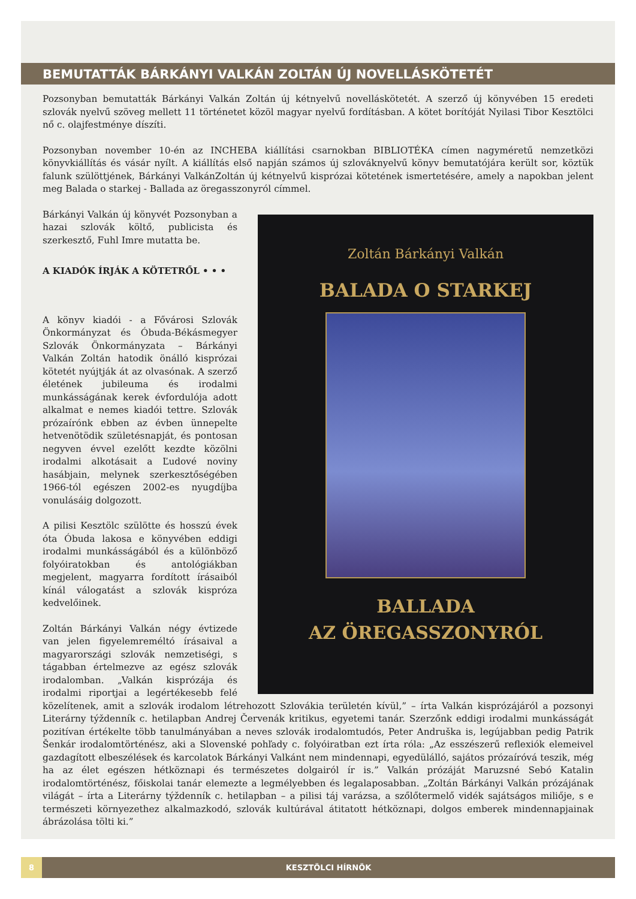BEMUTATTÁK BÁRKÁNYI VALKÁN ZOLTÁN ÚJ NOVELLÁSKÖTETÉT
Pozsonyban bemutatták Bárkányi Valkán Zoltán új kétnyelvű novelláskötetét. A szerző új könyvében 15 eredeti szlovák nyelvű szöveg mellett 11 történetet közöl magyar nyelvű fordításban. A kötet borítóját Nyilasi Tibor Kesztölci nő c. olajfestménye díszíti.
Pozsonyban november 10-én az INCHEBA kiállítási csarnokban BIBLIOTÉKA címen nagyméretű nemzetközi könyvkiállítás és vásár nyílt. A kiállítás első napján számos új szlováknyelvű könyv bemutatójára került sor, köztük falunk szülöttjének, Bárkányi ValkánZoltán új kétnyelvű kisprózai kötetének ismertetésére, amely a napokban jelent meg Balada o starkej - Ballada az öregasszonyról címmel.
Zoltán Bárkányi Valkán
BALADA O STARKEJ
BALLADA
AZ ÖREGASSZONYRÓL
Bárkányi Valkán új könyvét Pozsonyban a hazai szlovák költő, publicista és szerkesztő, Fuhl Imre mutatta be.
A KIADÓK ÍRJÁK A KÖTETRŐL • • •
A könyv kiadói - a Fővárosi Szlovák Önkormányzat és Óbuda-Békásmegyer Szlovák Önkormányzata – Bárkányi Valkán Zoltán hatodik önálló kisprózai kötetét nyújtják át az olvasónak. A szerző életének jubileuma és irodalmi munkásságának kerek évfordulója adott alkalmat e nemes kiadói tettre. Szlovák prózaírónk ebben az évben ünnepelte hetvenötödik születésnapját, és pontosan negyven évvel ezelőtt kezdte közölni irodalmi alkotásait a Ľudové noviny hasábjain, melynek szerkesztőségében 1966-tól egészen 2002-es nyugdíjba vonulásáig dolgozott.
A pilisi Kesztölc szülötte és hosszú évek óta Óbuda lakosa e könyvében eddigi irodalmi munkásságából és a különböző folyóiratokban és antológiákban megjelent, magyarra fordított írásaiból kínál válogatást a szlovák kispróza kedvelőinek.
Zoltán Bárkányi Valkán négy évtizede van jelen figyelemreméltó írásaival a magyarországi szlovák nemzetiségi, s tágabban értelmezve az egész szlovák irodalomban. „Valkán kisprózája és irodalmi riportjai a legértékesebb felé közelítenek, amit a szlovák irodalom létrehozott Szlovákia területén kívül,” – írta Valkán kisprózájáról a pozsonyi Literárny týždenník c. hetilapban Andrej Červenák kritikus, egyetemi tanár. Szerzőnk eddigi irodalmi munkásságát pozitívan értékelte több tanulmányában a neves szlovák irodalomtudós, Peter Andruška is, legújabban pedig Patrik Šenkár irodalomtörténész, aki a Slovenské pohľady c. folyóiratban ezt írta róla: „Az esszészerű reflexiók elemeivel gazdagított elbeszélések és karcolatok Bárkányi Valkánt nem mindennapi, egyedülálló, sajátos prózaíróvá teszik, még ha az élet egészen hétköznapi és természetes dolgairól ír is.” Valkán prózáját Maruzsné Sebó Katalin irodalomtörténész, főiskolai tanár elemezte a legmélyebben és legalaposabban. „Zoltán Bárkányi Valkán prózájának világát – írta a Literárny týždenník c. hetilapban – a pilisi táj varázsa, a szőlőtermelő vidék sajátságos miliője, s e természeti környezethez alkalmazkodó, szlovák kultúrával átitatott hétköznapi, dolgos emberek mindennapjainak ábrázolása tölti ki.”
8
KESZTÖLCI HÍRNÖK